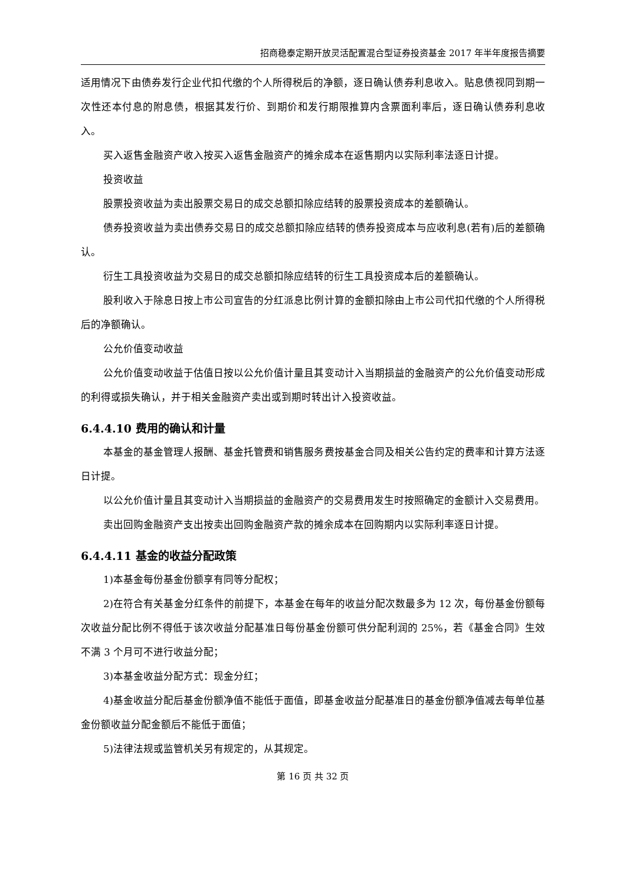招商稳泰定期开放灵活配置混合型证券投资基金 2017 年半年度报告摘要
适用情况下由债券发行企业代扣代缴的个人所得税后的净额，逐日确认债券利息收入。贴息债视同到期一次性还本付息的附息债，根据其发行价、到期价和发行期限推算内含票面利率后，逐日确认债券利息收入。
买入返售金融资产收入按买入返售金融资产的摊余成本在返售期内以实际利率法逐日计提。
投资收益
股票投资收益为卖出股票交易日的成交总额扣除应结转的股票投资成本的差额确认。
债券投资收益为卖出债券交易日的成交总额扣除应结转的债券投资成本与应收利息(若有)后的差额确认。
衍生工具投资收益为交易日的成交总额扣除应结转的衍生工具投资成本后的差额确认。
股利收入于除息日按上市公司宣告的分红派息比例计算的金额扣除由上市公司代扣代缴的个人所得税后的净额确认。
公允价值变动收益
公允价值变动收益于估值日按以公允价值计量且其变动计入当期损益的金融资产的公允价值变动形成的利得或损失确认，并于相关金融资产卖出或到期时转出计入投资收益。
6.4.4.10 费用的确认和计量
本基金的基金管理人报酬、基金托管费和销售服务费按基金合同及相关公告约定的费率和计算方法逐日计提。
以公允价值计量且其变动计入当期损益的金融资产的交易费用发生时按照确定的金额计入交易费用。
卖出回购金融资产支出按卖出回购金融资产款的摊余成本在回购期内以实际利率逐日计提。
6.4.4.11 基金的收益分配政策
1)本基金每份基金份额享有同等分配权；
2)在符合有关基金分红条件的前提下，本基金在每年的收益分配次数最多为 12 次，每份基金份额每次收益分配比例不得低于该次收益分配基准日每份基金份额可供分配利润的 25%，若《基金合同》生效不满 3 个月可不进行收益分配；
3)本基金收益分配方式：现金分红；
4)基金收益分配后基金份额净值不能低于面值，即基金收益分配基准日的基金份额净值减去每单位基金份额收益分配金额后不能低于面值；
5)法律法规或监管机关另有规定的，从其规定。
第 16 页 共 32 页